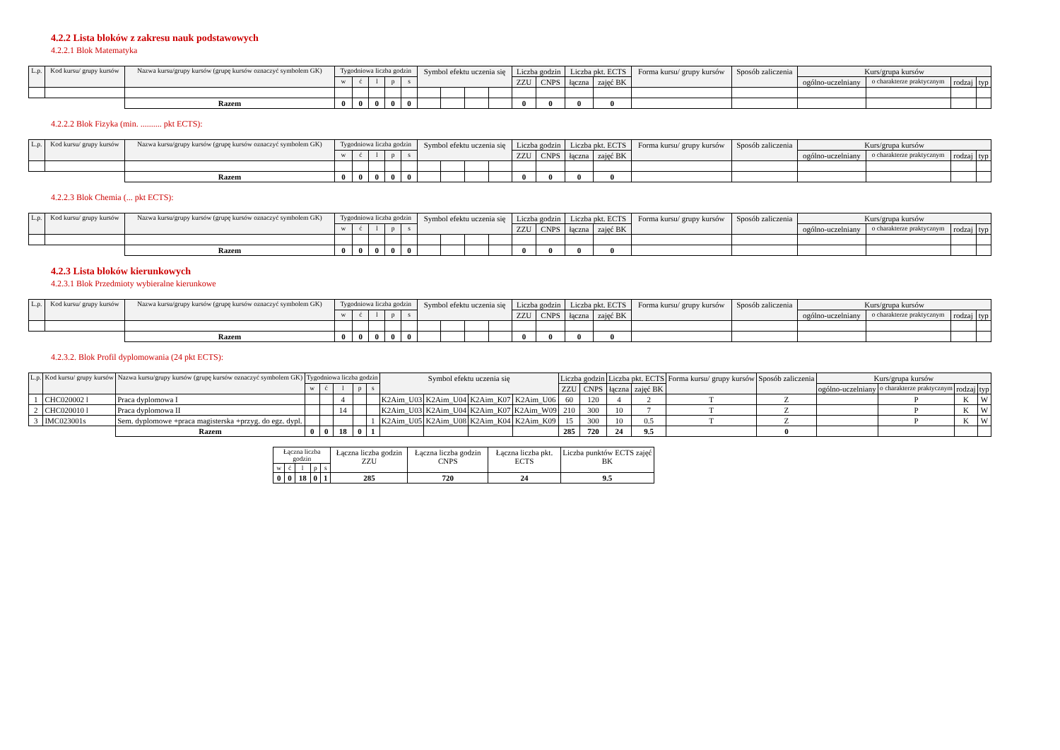4.2.2 Lista bloków z zakresu nauk podstawowych
4.2.2.1 Blok Matematyka
| L.p. | Kod kursu/ grupy kursów | Nazwa kursu/grupy kursów (grupę kursów oznaczyć symbolem GK) | Tygodniowa liczba godzin | | | | | Symbol efektu uczenia się | | | | Liczba godzin | | Liczba pkt. ECTS | | Forma kursu/ grupy kursów | Sposób zaliczenia | Kurs/grupa kursów | | | |
| --- | --- | --- | --- | --- | --- | --- | --- | --- | --- | --- | --- | --- | --- | --- | --- | --- | --- | --- | --- | --- | --- |
| | | | w | ć | l | p | s | | | | | ZZU | CNPS | łączna | zajęć BK | | | ogólno-uczelniany | o charakterze praktycznym | rodzaj | typ |
| | | Razem | 0 | 0 | 0 | 0 | 0 | | | | | 0 | 0 | 0 | 0 | | | | | | |
4.2.2.2 Blok Fizyka (min. .......... pkt ECTS):
| L.p. | Kod kursu/ grupy kursów | Nazwa kursu/grupy kursów (grupę kursów oznaczyć symbolem GK) | Tygodniowa liczba godzin | | | | | Symbol efektu uczenia się | | | | Liczba godzin | | Liczba pkt. ECTS | | Forma kursu/ grupy kursów | Sposób zaliczenia | Kurs/grupa kursów | | | |
| --- | --- | --- | --- | --- | --- | --- | --- | --- | --- | --- | --- | --- | --- | --- | --- | --- | --- | --- | --- | --- | --- |
| | | | w | ć | l | p | s | | | | | ZZU | CNPS | łączna | zajęć BK | | | ogólno-uczelniany | o charakterze praktycznym | rodzaj | typ |
| | | Razem | 0 | 0 | 0 | 0 | 0 | | | | | 0 | 0 | 0 | 0 | | | | | | |
4.2.2.3 Blok Chemia (... pkt ECTS):
| L.p. | Kod kursu/ grupy kursów | Nazwa kursu/grupy kursów (grupę kursów oznaczyć symbolem GK) | Tygodniowa liczba godzin | | | | | Symbol efektu uczenia się | | | | Liczba godzin | | Liczba pkt. ECTS | | Forma kursu/ grupy kursów | Sposób zaliczenia | Kurs/grupa kursów | | | |
| --- | --- | --- | --- | --- | --- | --- | --- | --- | --- | --- | --- | --- | --- | --- | --- | --- | --- | --- | --- | --- | --- |
| | | | w | ć | l | p | s | | | | | ZZU | CNPS | łączna | zajęć BK | | | ogólno-uczelniany | o charakterze praktycznym | rodzaj | typ |
| | | Razem | 0 | 0 | 0 | 0 | 0 | | | | | 0 | 0 | 0 | 0 | | | | | | |
4.2.3 Lista bloków kierunkowych
4.2.3.1 Blok Przedmioty wybieralne kierunkowe
| L.p. | Kod kursu/ grupy kursów | Nazwa kursu/grupy kursów (grupę kursów oznaczyć symbolem GK) | Tygodniowa liczba godzin | | | | | Symbol efektu uczenia się | | | | Liczba godzin | | Liczba pkt. ECTS | | Forma kursu/ grupy kursów | Sposób zaliczenia | Kurs/grupa kursów | | | |
| --- | --- | --- | --- | --- | --- | --- | --- | --- | --- | --- | --- | --- | --- | --- | --- | --- | --- | --- | --- | --- | --- |
| | | | w | ć | l | p | s | | | | | ZZU | CNPS | łączna | zajęć BK | | | ogólno-uczelniany | o charakterze praktycznym | rodzaj | typ |
| | | Razem | 0 | 0 | 0 | 0 | 0 | | | | | 0 | 0 | 0 | 0 | | | | | | |
4.2.3.2. Blok Profil dyplomowania (24 pkt ECTS):
| L.p. | Kod kursu/ grupy kursów | Nazwa kursu/grupy kursów (grupę kursów oznaczyć symbolem GK) | Tygodniowa liczba godzin | | | | | Symbol efektu uczenia się | | | | Liczba godzin | | Liczba pkt. ECTS | | Forma kursu/ grupy kursów | Sposób zaliczenia | Kurs/grupa kursów | | | |
| --- | --- | --- | --- | --- | --- | --- | --- | --- | --- | --- | --- | --- | --- | --- | --- | --- | --- | --- | --- | --- | --- |
| | | | w | ć | l | p | s | | | | | ZZU | CNPS | łączna | zajęć BK | | | ogólno-uczelniany | o charakterze praktycznym | rodzaj | typ |
| 1 | CHC020002 l | Praca dyplomowa I | | | 4 | | | K2Aim_U03 | K2Aim_U04 | K2Aim_K07 | K2Aim_U06 | 60 | 120 | 4 | 2 | T | Z | | P | K | W |
| 2 | CHC020010 l | Praca dyplomowa II | | | 14 | | | K2Aim_U03 | K2Aim_U04 | K2Aim_K07 | K2Aim_W09 | 210 | 300 | 10 | 7 | T | Z | | P | K | W |
| 3 | IMC023001s | Sem. dyplomowe +praca magisterska +przyg. do egz. dypl. | | | | | 1 | K2Aim_U05 | K2Aim_U08 | K2Aim_K04 | K2Aim_K09 | 15 | 300 | 10 | 0.5 | T | Z | | P | K | W |
| | | Razem | 0 | 0 | 18 | 0 | 1 | | | | | 285 | 720 | 24 | 9.5 | | 0 | | | | |
| Łączna liczba godzin | | | | | Łączna liczba godzin ZZU | Łączna liczba godzin CNPS | Łączna liczba pkt. ECTS | Liczba punktów ECTS zajęć BK |
| w | ć | l | p | s | | | | |
| 0 | 0 | 18 | 0 | 1 | 285 | 720 | 24 | 9.5 |